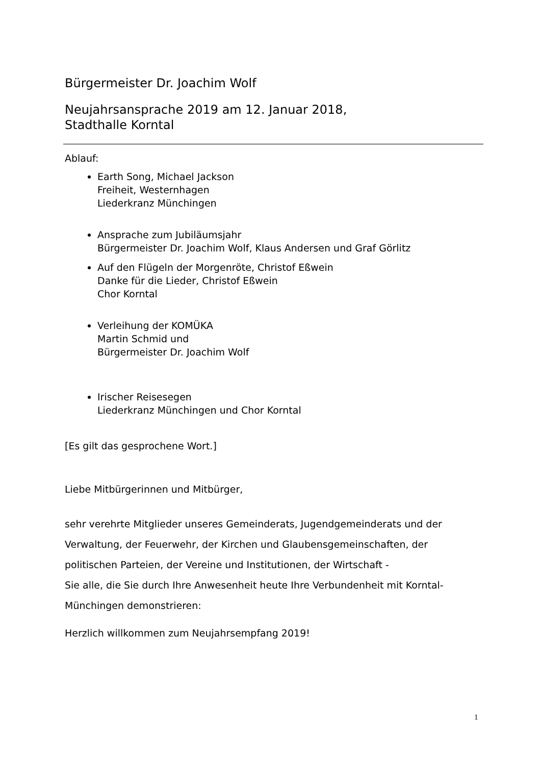Bürgermeister Dr. Joachim Wolf
Neujahrsansprache 2019 am 12. Januar 2018,
Stadthalle Korntal
Ablauf:
Earth Song, Michael Jackson
Freiheit, Westernhagen
Liederkranz Münchingen
Ansprache zum Jubiläumsjahr
Bürgermeister Dr. Joachim Wolf, Klaus Andersen und Graf Görlitz
Auf den Flügeln der Morgenröte, Christof Eßwein
Danke für die Lieder, Christof Eßwein
Chor Korntal
Verleihung der KOMÜKA
Martin Schmid und
Bürgermeister Dr. Joachim Wolf
Irischer Reisesegen
Liederkranz Münchingen und Chor Korntal
[Es gilt das gesprochene Wort.]
Liebe Mitbürgerinnen und Mitbürger,
sehr verehrte Mitglieder unseres Gemeinderats, Jugendgemeinderats und der Verwaltung, der Feuerwehr, der Kirchen und Glaubensgemeinschaften, der politischen Parteien, der Vereine und Institutionen, der Wirtschaft -
Sie alle, die Sie durch Ihre Anwesenheit heute Ihre Verbundenheit mit Korntal-Münchingen demonstrieren:
Herzlich willkommen zum Neujahrsempfang 2019!
1